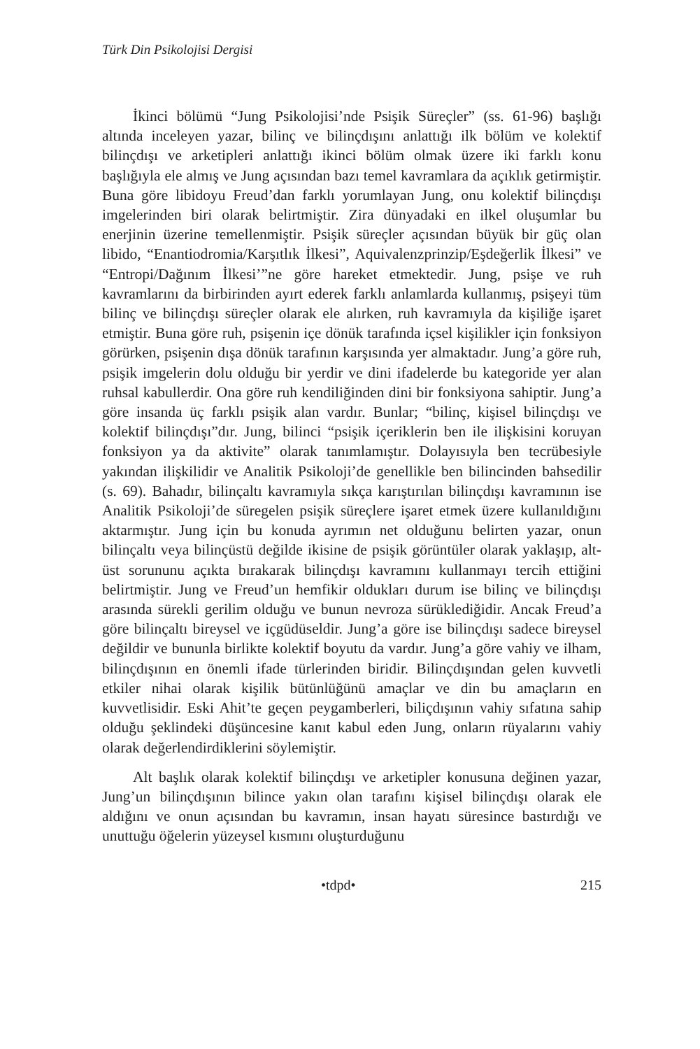Türk Din Psikolojisi Dergisi
İkinci bölümü “Jung Psikolojisi’nde Psişik Süreçler” (ss. 61-96) başlığı altında inceleyen yazar, bilinç ve bilinçdışını anlattığı ilk bölüm ve kolektif bilinçdışı ve arketipleri anlattığı ikinci bölüm olmak üzere iki farklı konu başlığıyla ele almış ve Jung açısından bazı temel kavramlara da açıklık getirmiştir. Buna göre libidoyu Freud’dan farklı yorumlayan Jung, onu kolektif bilinçdışı imgelerinden biri olarak belirtmiştir. Zira dünyadaki en ilkel oluşumlar bu enerjinin üzerine temellenmiştir. Psişik süreçler açısından büyük bir güç olan libido, “Enantiodromia/Karşıtlık İlkesi”, Aquivalenzprinzip/Eşdeğerlik İlkesi” ve “Entropi/Dağınım İlkesi’”ne göre hareket etmektedir. Jung, psişe ve ruh kavramlarını da birbirinden ayırt ederek farklı anlamlarda kullanmış, psişeyi tüm bilinç ve bilinçdışı süreçler olarak ele alırken, ruh kavramıyla da kişiliğe işaret etmiştir. Buna göre ruh, psişenin içe dönük tarafında içsel kişilikler için fonksiyon görürken, psişenin dışa dönük tarafının karşısında yer almaktadır. Jung’a göre ruh, psişik imgelerin dolu olduğu bir yerdir ve dini ifadelerde bu kategoride yer alan ruhsal kabullerdir. Ona göre ruh kendiliğinden dini bir fonksiyona sahiptir. Jung’a göre insanda üç farklı psişik alan vardır. Bunlar; “bilinç, kişisel bilinçdışı ve kolektif bilinçdışı”dır. Jung, bilinci “psişik içeriklerin ben ile ilişkisini koruyan fonksiyon ya da aktivite” olarak tanımlamıştır. Dolayısıyla ben tecrübesiyle yakından ilişkilidir ve Analitik Psikoloji’de genellikle ben bilincinden bahsedilir (s. 69). Bahadır, bilinçaltı kavramıyla sıkça karıştırılan bilinçdışı kavramının ise Analitik Psikoloji’de süregelen psişik süreçlere işaret etmek üzere kullanıldığını aktarmıştır. Jung için bu konuda ayrımın net olduğunu belirten yazar, onun bilinçaltı veya bilinçüstü değilde ikisine de psişik görüntüler olarak yaklaşıp, alt-üst sorununu açıkta bırakarak bilinçdışı kavramını kullanmayı tercih ettiğini belirtmiştir. Jung ve Freud’un hemfikir oldukları durum ise bilinç ve bilinçdışı arasında sürekli gerilim olduğu ve bunun nevroza sürüklediğidir. Ancak Freud’a göre bilinçaltı bireysel ve içgüdüseldir. Jung’a göre ise bilinçdışı sadece bireysel değildir ve bununla birlikte kolektif boyutu da vardır. Jung’a göre vahiy ve ilham, bilinçdışının en önemli ifade türlerinden biridir. Bilinçdışından gelen kuvvetli etkiler nihai olarak kişilik bütünlüğünü amaçlar ve din bu amaçların en kuvvetlisidir. Eski Ahit’te geçen peygamberleri, biliçdışının vahiy sıfatına sahip olduğu şeklindeki düşüncesine kanıt kabul eden Jung, onların rüyalarını vahiy olarak değerlendirdiklerini söylemiştir.
Alt başlık olarak kolektif bilinçdışı ve arketipler konusuna değinen yazar, Jung’un bilinçdışının bilince yakın olan tarafını kişisel bilinçdışı olarak ele aldığını ve onun açısından bu kavramın, insan hayatı süresince bastırdığı ve unuttuğu öğelerin yüzeysel kısmını oluşturduğunu
•tdpd• 215